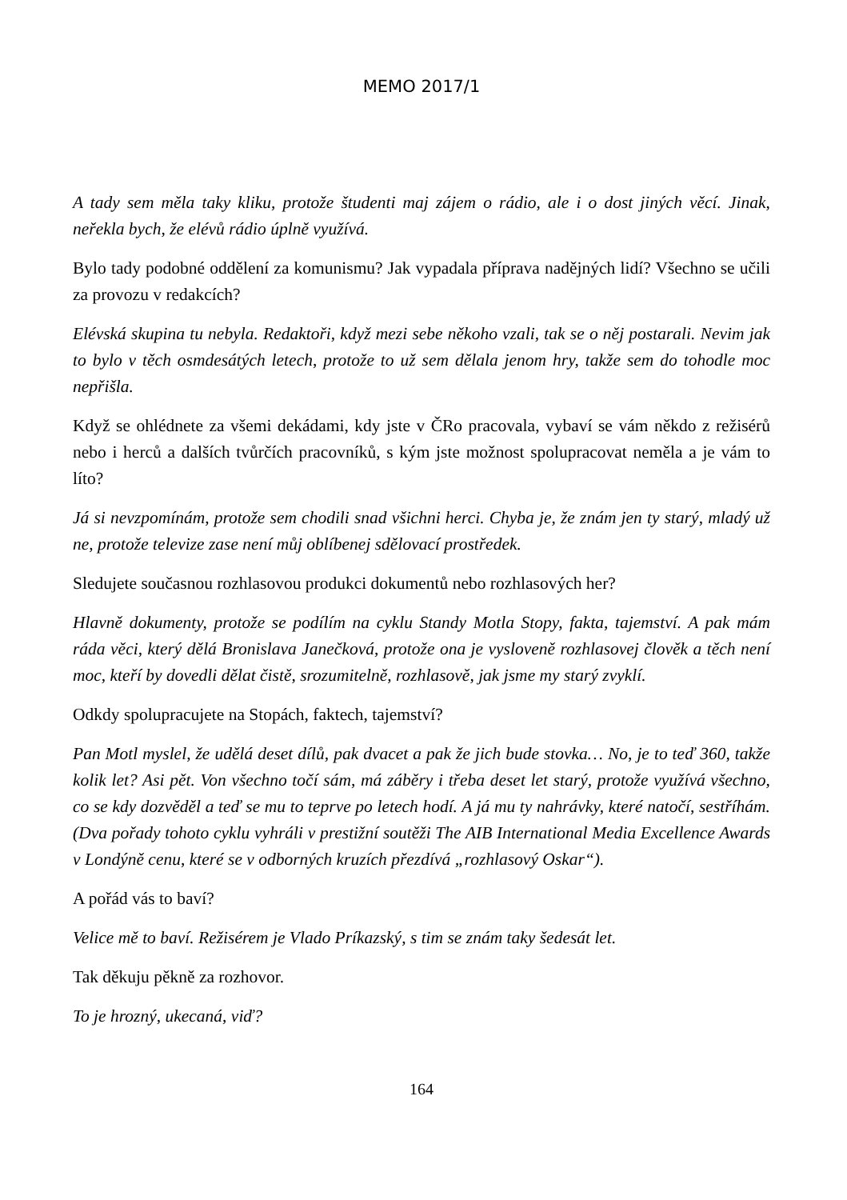MEMO 2017/1
A tady sem měla taky kliku, protože študenti maj zájem o rádio, ale i o dost jiných věcí. Jinak, neřekla bych, že elévů rádio úplně využívá.
Bylo tady podobné oddělení za komunismu? Jak vypadala příprava nadějných lidí? Všechno se učili za provozu v redakcích?
Elévská skupina tu nebyla. Redaktoři, když mezi sebe někoho vzali, tak se o něj postarali. Nevim jak to bylo v těch osmdesátých letech, protože to už sem dělala jenom hry, takže sem do tohodle moc nepřišla.
Když se ohlédnete za všemi dekádami, kdy jste v ČRo pracovala, vybaví se vám někdo z režisérů nebo i herců a dalších tvůrčích pracovníků, s kým jste možnost spolupracovat neměla a je vám to líto?
Já si nevzpomínám, protože sem chodili snad všichni herci. Chyba je, že znám jen ty starý, mladý už ne, protože televize zase není můj oblíbenej sdělovací prostředek.
Sledujete současnou rozhlasovou produkci dokumentů nebo rozhlasových her?
Hlavně dokumenty, protože se podílím na cyklu Standy Motla Stopy, fakta, tajemství. A pak mám ráda věci, který dělá Bronislava Janečková, protože ona je vysloveně rozhlasovej člověk a těch není moc, kteří by dovedli dělat čistě, srozumitelně, rozhlasově, jak jsme my starý zvyklí.
Odkdy spolupracujete na Stopách, faktech, tajemství?
Pan Motl myslel, že udělá deset dílů, pak dvacet a pak že jich bude stovka… No, je to teď 360, takže kolik let? Asi pět. Von všechno točí sám, má záběry i třeba deset let starý, protože využívá všechno, co se kdy dozvěděl a teď se mu to teprve po letech hodí. A já mu ty nahrávky, které natočí, sestříhám. (Dva pořady tohoto cyklu vyhráli v prestižní soutěži The AIB International Media Excellence Awards v Londýně cenu, které se v odborných kruzích přezdívá „rozhlasový Oskar“).
A pořád vás to baví?
Velice mě to baví. Režisérem je Vlado Príkazský, s tim se znám taky šedesát let.
Tak děkuju pěkně za rozhovor.
To je hrozný, ukecaná, viď?
164